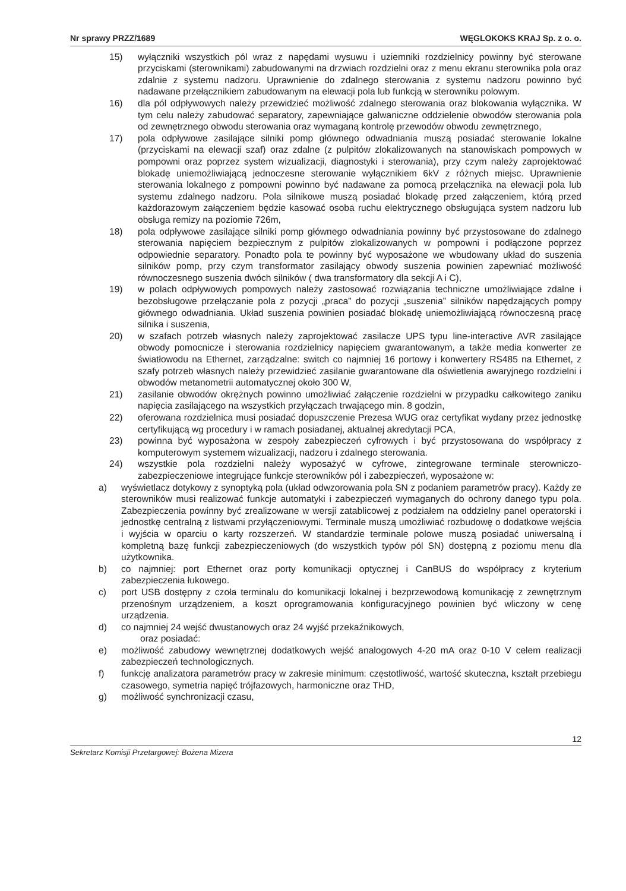Nr sprawy PRZZ/1689 WĘGLOKOKS KRAJ Sp. z o. o.
15) wyłączniki wszystkich pól wraz z napędami wysuwu i uziemniki rozdzielnicy powinny być sterowane przyciskami (sterownikami) zabudowanymi na drzwiach rozdzielni oraz z menu ekranu sterownika pola oraz zdalnie z systemu nadzoru. Uprawnienie do zdalnego sterowania z systemu nadzoru powinno być nadawane przełącznikiem zabudowanym na elewacji pola lub funkcją w sterowniku polowym.
16) dla pól odpływowych należy przewidzieć możliwość zdalnego sterowania oraz blokowania wyłącznika. W tym celu należy zabudować separatory, zapewniające galwaniczne oddzielenie obwodów sterowania pola od zewnętrznego obwodu sterowania oraz wymaganą kontrolę przewodów obwodu zewnętrznego,
17) pola odpływowe zasilające silniki pomp głównego odwadniania muszą posiadać sterowanie lokalne (przyciskami na elewacji szaf) oraz zdalne (z pulpitów zlokalizowanych na stanowiskach pompowych w pompowni oraz poprzez system wizualizacji, diagnostyki i sterowania), przy czym należy zaprojektować blokadę uniemożliwiającą jednoczesne sterowanie wyłącznikiem 6kV z różnych miejsc. Uprawnienie sterowania lokalnego z pompowni powinno być nadawane za pomocą przełącznika na elewacji pola lub systemu zdalnego nadzoru. Pola silnikowe muszą posiadać blokadę przed załączeniem, którą przed każdorazowym załączeniem będzie kasować osoba ruchu elektrycznego obsługująca system nadzoru lub obsługa remizy na poziomie 726m,
18) pola odpływowe zasilające silniki pomp głównego odwadniania powinny być przystosowane do zdalnego sterowania napięciem bezpiecznym z pulpitów zlokalizowanych w pompowni i podłączone poprzez odpowiednie separatory. Ponadto pola te powinny być wyposażone we wbudowany układ do suszenia silników pomp, przy czym transformator zasilający obwody suszenia powinien zapewniać możliwość równoczesnego suszenia dwóch silników ( dwa transformatory dla sekcji A i C),
19) w polach odpływowych pompowych należy zastosować rozwiązania techniczne umożliwiające zdalne i bezobsługowe przełączanie pola z pozycji „praca” do pozycji „suszenia” silników napędzających pompy głównego odwadniania. Układ suszenia powinien posiadać blokadę uniemożliwiającą równoczesną pracę silnika i suszenia,
20) w szafach potrzeb własnych należy zaprojektować zasilacze UPS typu line-interactive AVR zasilające obwody pomocnicze i sterowania rozdzielnicy napięciem gwarantowanym, a także media konwerter ze światłowodu na Ethernet, zarządzalne: switch co najmniej 16 portowy i konwertery RS485 na Ethernet, z szafy potrzeb własnych należy przewidzieć zasilanie gwarantowane dla oświetlenia awaryjnego rozdzielni i obwodów metanometrii automatycznej około 300 W,
21) zasilanie obwodów okrężnych powinno umożliwiać załączenie rozdzielni w przypadku całkowitego zaniku napięcia zasilającego na wszystkich przyłączach trwającego min. 8 godzin,
22) oferowana rozdzielnica musi posiadać dopuszczenie Prezesa WUG oraz certyfikat wydany przez jednostkę certyfikującą wg procedury i w ramach posiadanej, aktualnej akredytacji PCA,
23) powinna być wyposażona w zespoły zabezpieczeń cyfrowych i być przystosowana do współpracy z komputerowym systemem wizualizacji, nadzoru i zdalnego sterowania.
24) wszystkie pola rozdzielni należy wyposażyć w cyfrowe, zintegrowane terminale sterowniczo-zabezpieczeniowe integrujące funkcje sterowników pól i zabezpieczeń, wyposażone w:
a) wyświetlacz dotykowy z synoptyką pola (układ odwzorowania pola SN z podaniem parametrów pracy). Każdy ze sterowników musi realizować funkcje automatyki i zabezpieczeń wymaganych do ochrony danego typu pola. Zabezpieczenia powinny być zrealizowane w wersji zatablicowej z podziałem na oddzielny panel operatorski i jednostkę centralną z listwami przyłączeniowymi. Terminale muszą umożliwiać rozbudowę o dodatkowe wejścia i wyjścia w oparciu o karty rozszerzeń. W standardzie terminale polowe muszą posiadać uniwersalną i kompletną bazę funkcji zabezpieczeniowych (do wszystkich typów pól SN) dostępną z poziomu menu dla użytkownika.
b) co najmniej: port Ethernet oraz porty komunikacji optycznej i CanBUS do współpracy z kryterium zabezpieczenia łukowego.
c) port USB dostępny z czoła terminalu do komunikacji lokalnej i bezprzewodową komunikację z zewnętrznym przenośnym urządzeniem, a koszt oprogramowania konfiguracyjnego powinien być wliczony w cenę urządzenia.
d) co najmniej 24 wejść dwustanowych oraz 24 wyjść przekaźnikowych,
oraz posiadać:
e) możliwość zabudowy wewnętrznej dodatkowych wejść analogowych 4-20 mA oraz 0-10 V celem realizacji zabezpieczeń technologicznych.
f) funkcję analizatora parametrów pracy w zakresie minimum: częstotliwość, wartość skuteczna, kształt przebiegu czasowego, symetria napięć trójfazowych, harmoniczne oraz THD,
g) możliwość synchronizacji czasu,
12
Sekretarz Komisji Przetargowej: Bożena Mizera